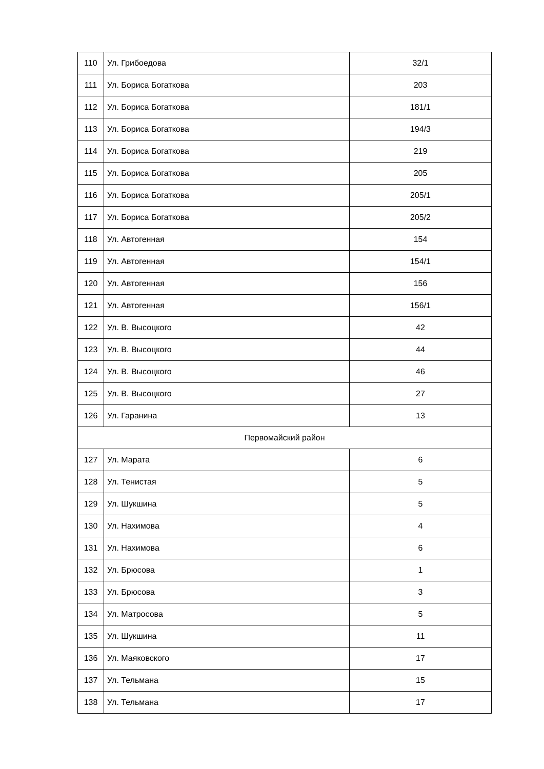| 110 | Ул. Грибоедова | 32/1 |
| 111 | Ул. Бориса Богаткова | 203 |
| 112 | Ул. Бориса Богаткова | 181/1 |
| 113 | Ул. Бориса Богаткова | 194/3 |
| 114 | Ул. Бориса Богаткова | 219 |
| 115 | Ул. Бориса Богаткова | 205 |
| 116 | Ул. Бориса Богаткова | 205/1 |
| 117 | Ул. Бориса Богаткова | 205/2 |
| 118 | Ул. Автогенная | 154 |
| 119 | Ул. Автогенная | 154/1 |
| 120 | Ул. Автогенная | 156 |
| 121 | Ул. Автогенная | 156/1 |
| 122 | Ул. В. Высоцкого | 42 |
| 123 | Ул. В. Высоцкого | 44 |
| 124 | Ул. В. Высоцкого | 46 |
| 125 | Ул. В. Высоцкого | 27 |
| 126 | Ул. Гаранина | 13 |
| Первомайский район | | |
| 127 | Ул. Марата | 6 |
| 128 | Ул. Тенистая | 5 |
| 129 | Ул. Шукшина | 5 |
| 130 | Ул. Нахимова | 4 |
| 131 | Ул. Нахимова | 6 |
| 132 | Ул. Брюсова | 1 |
| 133 | Ул. Брюсова | 3 |
| 134 | Ул. Матросова | 5 |
| 135 | Ул. Шукшина | 11 |
| 136 | Ул. Маяковского | 17 |
| 137 | Ул. Тельмана | 15 |
| 138 | Ул. Тельмана | 17 |